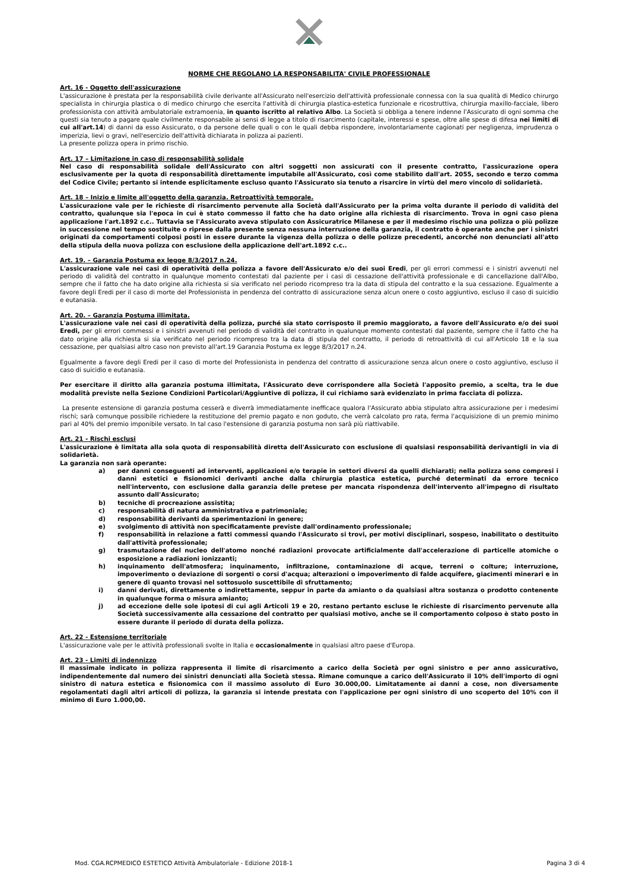NORME CHE REGOLANO LA RESPONSABILITA' CIVILE PROFESSIONALE
Art. 16 - Oggetto dell'assicurazione
L'assicurazione è prestata per la responsabilità civile derivante all'Assicurato nell'esercizio dell'attività professionale connessa con la sua qualità di Medico chirurgo specialista in chirurgia plastica o di medico chirurgo che esercita l'attività di chirurgia plastica-estetica funzionale e ricostruttiva, chirurgia maxillo-facciale, libero professionista con attività ambulatoriale extramoenia, in quanto iscritto al relativo Albo. La Società si obbliga a tenere indenne l'Assicurato di ogni somma che questi sia tenuto a pagare quale civilmente responsabile ai sensi di legge a titolo di risarcimento (capitale, interessi e spese, oltre alle spese di difesa nei limiti di cui all'art.14) di danni da esso Assicurato, o da persone delle quali o con le quali debba rispondere, involontariamente cagionati per negligenza, imprudenza o imperizia, lievi o gravi, nell'esercizio dell'attività dichiarata in polizza ai pazienti.
La presente polizza opera in primo rischio.
Art. 17 – Limitazione in caso di responsabilità solidale
Nel caso di responsabilità solidale dell'Assicurato con altri soggetti non assicurati con il presente contratto, l'assicurazione opera esclusivamente per la quota di responsabilità direttamente imputabile all'Assicurato, così come stabilito dall'art. 2055, secondo e terzo comma del Codice Civile; pertanto si intende esplicitamente escluso quanto l'Assicurato sia tenuto a risarcire in virtù del mero vincolo di solidarietà.
Art. 18 – Inizio e limite all'oggetto della garanzia. Retroattività temporale.
L'assicurazione vale per le richieste di risarcimento pervenute alla Società dall'Assicurato per la prima volta durante il periodo di validità del contratto, qualunque sia l'epoca in cui è stato commesso il fatto che ha dato origine alla richiesta di risarcimento. Trova in ogni caso piena applicazione l'art.1892 c.c.. Tuttavia se l'Assicurato aveva stipulato con Assicuratrice Milanese e per il medesimo rischio una polizza o più polizze in successione nel tempo sostituite o riprese dalla presente senza nessuna interruzione della garanzia, il contratto è operante anche per i sinistri originati da comportamenti colposi posti in essere durante la vigenza della polizza o delle polizze precedenti, ancorché non denunciati all'atto della stipula della nuova polizza con esclusione della applicazione dell'art.1892 c.c..
Art. 19. – Garanzia Postuma ex legge 8/3/2017 n.24.
L'assicurazione vale nei casi di operatività della polizza a favore dell'Assicurato e/o dei suoi Eredi, per gli errori commessi e i sinistri avvenuti nel periodo di validità del contratto in qualunque momento contestati dal paziente per i casi di cessazione dell'attività professionale e di cancellazione dall'Albo, sempre che il fatto che ha dato origine alla richiesta si sia verificato nel periodo ricompreso tra la data di stipula del contratto e la sua cessazione. Egualmente a favore degli Eredi per il caso di morte del Professionista in pendenza del contratto di assicurazione senza alcun onere o costo aggiuntivo, escluso il caso di suicidio e eutanasia.
Art. 20. – Garanzia Postuma illimitata.
L'assicurazione vale nei casi di operatività della polizza, purché sia stato corrisposto il premio maggiorato, a favore dell'Assicurato e/o dei suoi Eredi, per gli errori commessi e i sinistri avvenuti nel periodo di validità del contratto in qualunque momento contestati dal paziente, sempre che il fatto che ha dato origine alla richiesta si sia verificato nel periodo ricompreso tra la data di stipula del contratto, il periodo di retroattività di cui all'Articolo 18 e la sua cessazione, per qualsiasi altro caso non previsto all'art.19 Garanzia Postuma ex legge 8/3/2017 n.24.
Egualmente a favore degli Eredi per il caso di morte del Professionista in pendenza del contratto di assicurazione senza alcun onere o costo aggiuntivo, escluso il caso di suicidio e eutanasia.
Per esercitare il diritto alla garanzia postuma illimitata, l'Assicurato deve corrispondere alla Società l'apposito premio, a scelta, tra le due modalità previste nella Sezione Condizioni Particolari/Aggiuntive di polizza, il cui richiamo sarà evidenziato in prima facciata di polizza.
La presente estensione di garanzia postuma cesserà e diverrà immediatamente inefficace qualora l'Assicurato abbia stipulato altra assicurazione per i medesimi rischi; sarà comunque possibile richiedere la restituzione del premio pagato e non goduto, che verrà calcolato pro rata, ferma l'acquisizione di un premio minimo pari al 40% del premio imponibile versato. In tal caso l'estensione di garanzia postuma non sarà più riattivabile.
Art. 21 - Rischi esclusi
L'assicurazione è limitata alla sola quota di responsabilità diretta dell'Assicurato con esclusione di qualsiasi responsabilità derivantigli in via di solidarietà.
La garanzia non sarà operante:
a) per danni conseguenti ad interventi, applicazioni e/o terapie in settori diversi da quelli dichiarati; nella polizza sono compresi i danni estetici e fisionomici derivanti anche dalla chirurgia plastica estetica, purché determinati da errore tecnico nell'intervento, con esclusione dalla garanzia delle pretese per mancata rispondenza dell'intervento all'impegno di risultato assunto dall'Assicurato;
b) tecniche di procreazione assistita;
c) responsabilità di natura amministrativa e patrimoniale;
d) responsabilità derivanti da sperimentazioni in genere;
e) svolgimento di attività non specificatamente previste dall'ordinamento professionale;
f) responsabilità in relazione a fatti commessi quando l'Assicurato si trovi, per motivi disciplinari, sospeso, inabilitato o destituito dall'attività professionale;
g) trasmutazione del nucleo dell'atomo nonché radiazioni provocate artificialmente dall'accelerazione di particelle atomiche o esposizione a radiazioni ionizzanti;
h) inquinamento dell'atmosfera; inquinamento, infiltrazione, contaminazione di acque, terreni o colture; interruzione, impoverimento o deviazione di sorgenti o corsi d'acqua; alterazioni o impoverimento di falde acquifere, giacimenti minerari e in genere di quanto trovasi nel sottosuolo suscettibile di sfruttamento;
i) danni derivati, direttamente o indirettamente, seppur in parte da amianto o da qualsiasi altra sostanza o prodotto contenente in qualunque forma o misura amianto;
j) ad eccezione delle sole ipotesi di cui agli Articoli 19 e 20, restano pertanto escluse le richieste di risarcimento pervenute alla Società successivamente alla cessazione del contratto per qualsiasi motivo, anche se il comportamento colposo è stato posto in essere durante il periodo di durata della polizza.
Art. 22 - Estensione territoriale
L'assicurazione vale per le attività professionali svolte in Italia e occasionalmente in qualsiasi altro paese d'Europa.
Art. 23 - Limiti di indennizzo
Il massimale indicato in polizza rappresenta il limite di risarcimento a carico della Società per ogni sinistro e per anno assicurativo, indipendentemente dal numero dei sinistri denunciati alla Società stessa. Rimane comunque a carico dell'Assicurato il 10% dell'importo di ogni sinistro di natura estetica e fisionomica con il massimo assoluto di Euro 30.000,00. Limitatamente ai danni a cose, non diversamente regolamentati dagli altri articoli di polizza, la garanzia si intende prestata con l'applicazione per ogni sinistro di uno scoperto del 10% con il minimo di Euro 1.000,00.
Mod. CGA.RCPMEDICO ESTETICO Attività Ambulatoriale - Edizione 2018-1 Pagina 3 di 4